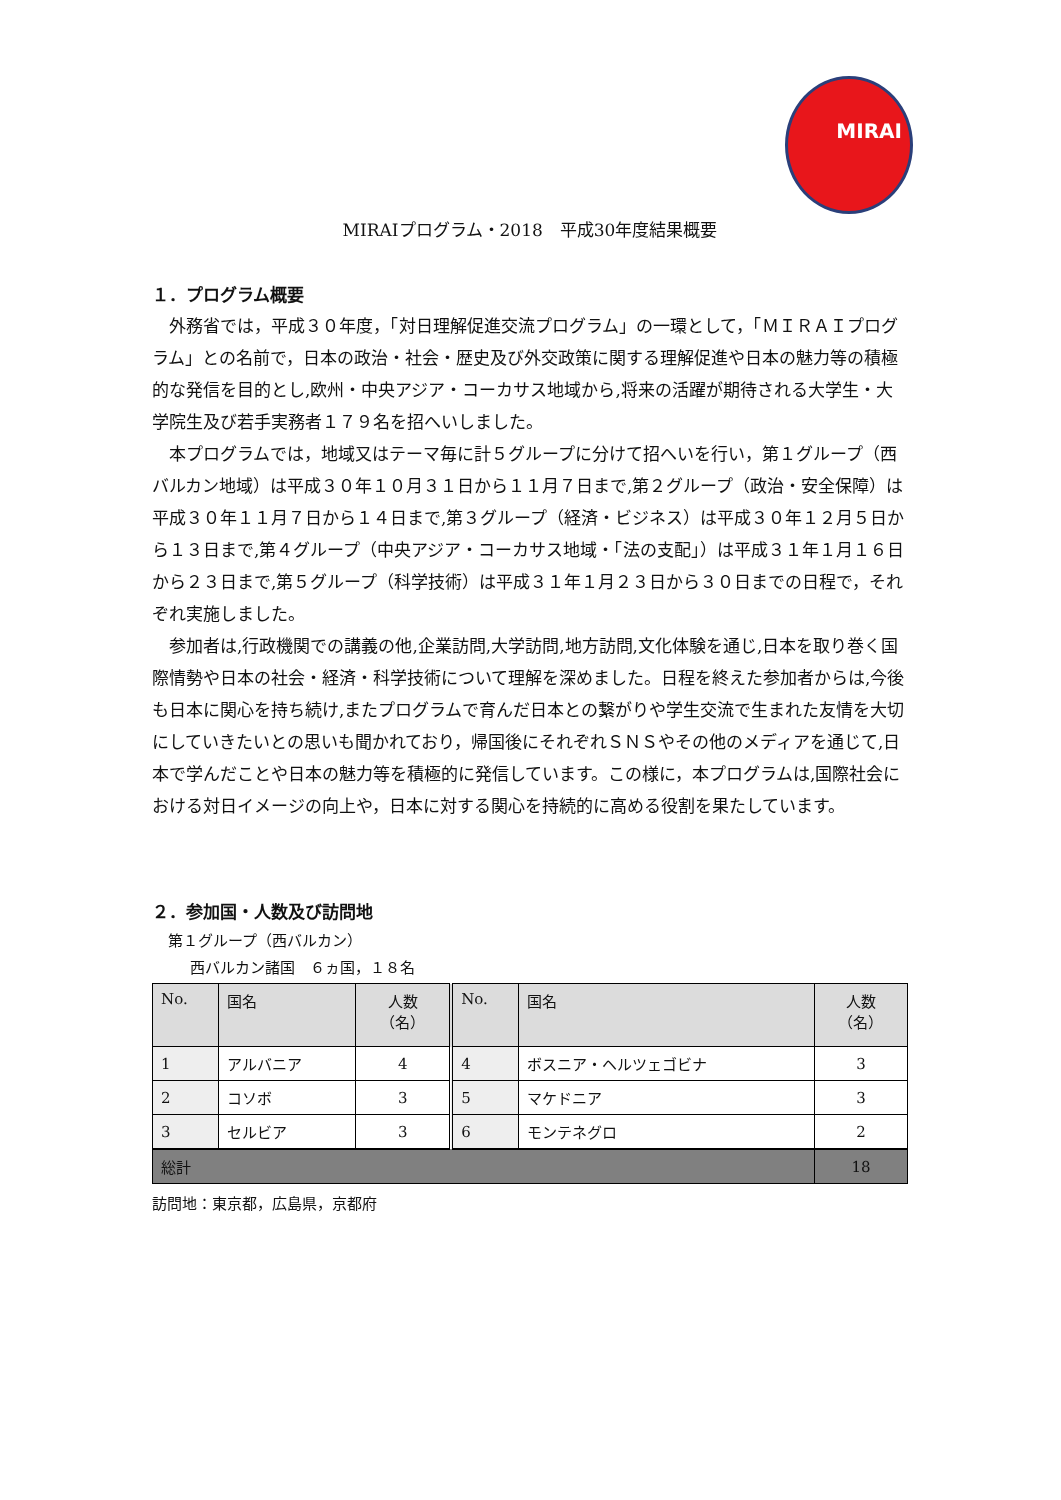MIRAI
MIRAIプログラム・2018　平成30年度結果概要
１．プログラム概要
外務省では，平成３０年度，「対日理解促進交流プログラム」の一環として，「ＭＩＲＡＩプログラム」との名前で，日本の政治・社会・歴史及び外交政策に関する理解促進や日本の魅力等の積極的な発信を目的とし,欧州・中央アジア・コーカサス地域から,将来の活躍が期待される大学生・大学院生及び若手実務者１７９名を招へいしました。
本プログラムでは，地域又はテーマ毎に計５グループに分けて招へいを行い，第１グループ（西バルカン地域）は平成３０年１０月３１日から１１月７日まで,第２グループ（政治・安全保障）は平成３０年１１月７日から１４日まで,第３グループ（経済・ビジネス）は平成３０年１２月５日から１３日まで,第４グループ（中央アジア・コーカサス地域・「法の支配」）は平成３１年１月１６日から２３日まで,第５グループ（科学技術）は平成３１年１月２３日から３０日までの日程で，それぞれ実施しました。
参加者は,行政機関での講義の他,企業訪問,大学訪問,地方訪問,文化体験を通じ,日本を取り巻く国際情勢や日本の社会・経済・科学技術について理解を深めました。日程を終えた参加者からは,今後も日本に関心を持ち続け,またプログラムで育んだ日本との繋がりや学生交流で生まれた友情を大切にしていきたいとの思いも聞かれており，帰国後にそれぞれＳＮＳやその他のメディアを通じて,日本で学んだことや日本の魅力等を積極的に発信しています。この様に，本プログラムは,国際社会における対日イメージの向上や，日本に対する関心を持続的に高める役割を果たしています。
２．参加国・人数及び訪問地
第１グループ（西バルカン）
西バルカン諸国　６ヵ国，１８名
| No. | 国名 | 人数 （名） | No. | 国名 | 人数 （名） |
| 1 | アルバニア | 4 | 4 | ボスニア・ヘルツェゴビナ | 3 |
| 2 | コソボ | 3 | 5 | マケドニア | 3 |
| 3 | セルビア | 3 | 6 | モンテネグロ | 2 |
| 総計 | | | | | 18 |
訪問地：東京都，広島県，京都府